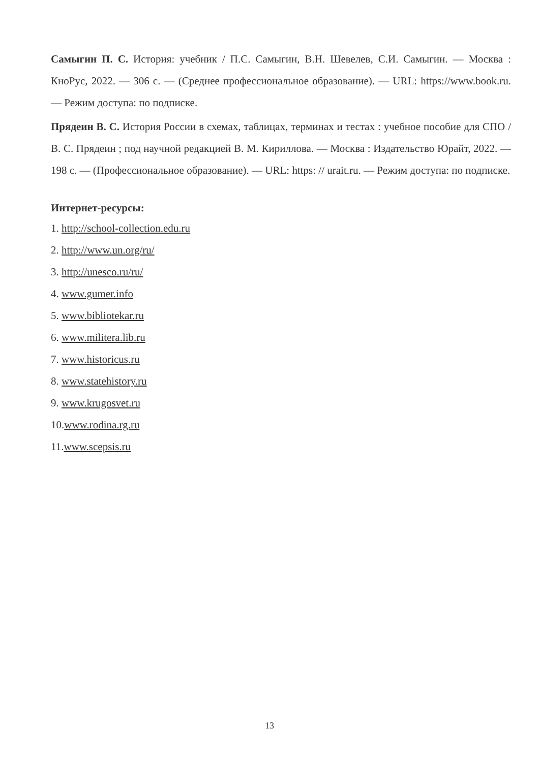Самыгин П. С. История: учебник / П.С. Самыгин, В.Н. Шевелев, С.И. Самыгин. — Москва : КноРус, 2022. — 306 с. — (Среднее профессиональное образование). — URL: https://www.book.ru. — Режим доступа: по подписке.
Прядеин В. С. История России в схемах, таблицах, терминах и тестах : учебное пособие для СПО / В. С. Прядеин ; под научной редакцией В. М. Кириллова. — Москва : Издательство Юрайт, 2022. — 198 с. — (Профессиональное образование). — URL: https: // urait.ru. — Режим доступа: по подписке.
Интернет-ресурсы:
1. http://school-collection.edu.ru
2. http://www.un.org/ru/
3. http://unesco.ru/ru/
4. www.gumer.info
5. www.bibliotekar.ru
6. www.militera.lib.ru
7. www.historicus.ru
8. www.statehistory.ru
9. www.krugosvet.ru
10.www.rodina.rg.ru
11.www.scepsis.ru
13